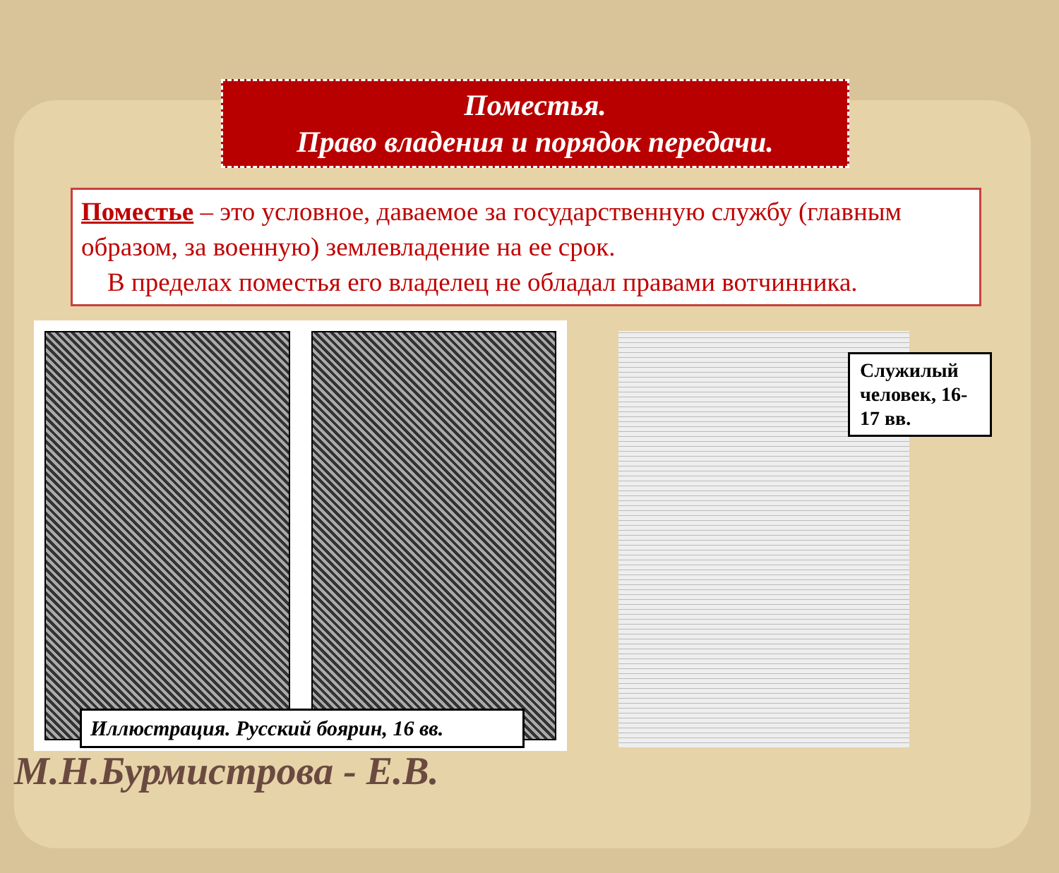Поместья.
Право владения и порядок передачи.
Поместье – это условное, даваемое за государственную службу (главным образом, за военную) землевладение на ее срок.
В пределах поместья его владелец не обладал правами вотчинника.
Служилый человек, 16-17 вв.
Иллюстрация. Русский боярин, 16 вв.
М.Н.Бурмистрова - Е.В.